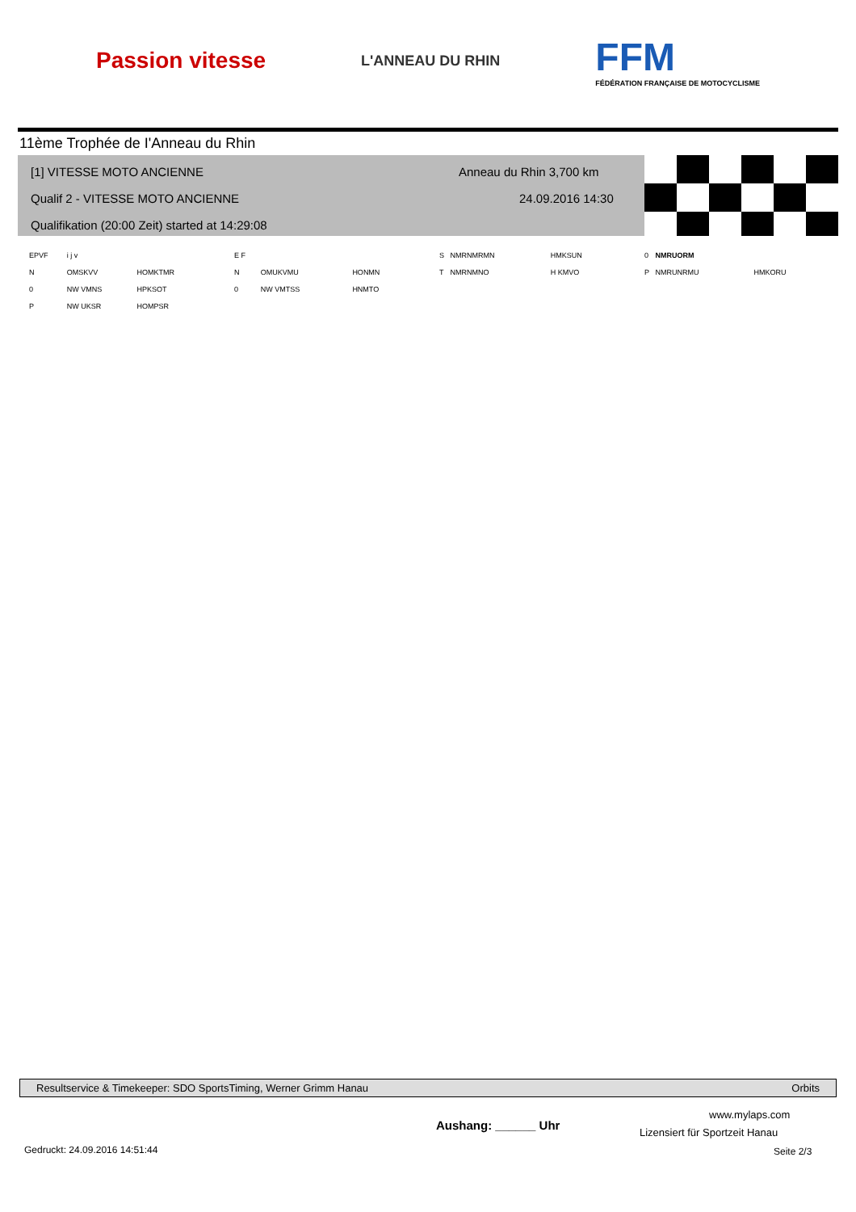Passion vitesse
L'ANNEAU DU RHIN
FFM
FÉDÉRATION FRANÇAISE DE MOTOCYCLISME
11ème Trophée de I'Anneau du Rhin
[1] VITESSE MOTO ANCIENNE
Qualif 2 - VITESSE MOTO ANCIENNE
Qualifikation (20:00 Zeit) started at 14:29:08
Anneau du Rhin 3,700 km
24.09.2016 14:30
| EPVF | i j v | |
| N | OMSKVV | HOMKTMR |
| 0 | NW VMNS | HPKSOT |
| P | NW UKSR | HOMPSR |
| E F | | |
| N | OMUKVMU | HONMN |
| 0 | NW VMTSS | HNMTO |
| S | NMRNMRMN | HMKSUN |
| T | NMRNMNO | H KMVO |
| 0 | NMRUORM | |
| P | NMRUNRMU | HMKORU |
Resultservice & Timekeeper: SDO SportsTiming, Werner Grimm Hanau Orbits
Aushang: ______ Uhr
www.mylaps.com
Lizensiert für Sportzeit Hanau
Gedruckt: 24.09.2016 14:51:44 Seite 2/3